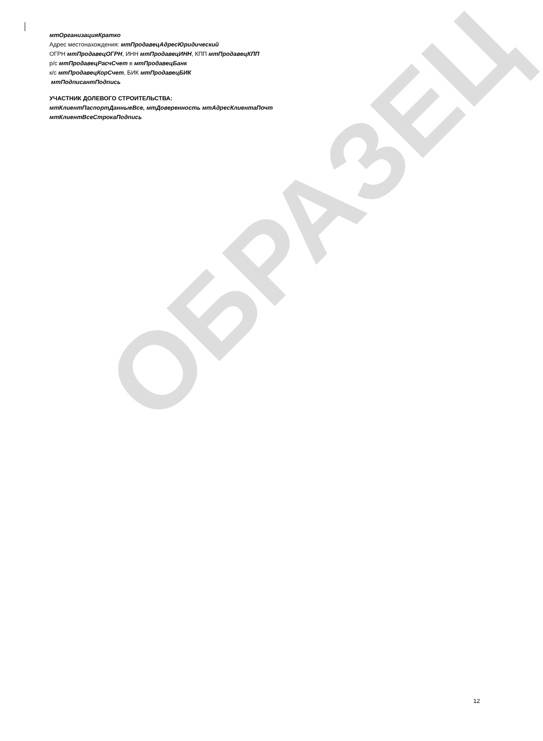ОБРАЗЕЦ
мтОрганизацияКратко
Адрес местонахождения: мтПродавецАдресЮридический
ОГРН мтПродавецОГРН, ИНН мтПродавецИНН, КПП мтПродавецКПП
р/с мтПродавецРасчСчет в мтПродавецБанк
к/с мтПродавецКорСчет, БИК мтПродавецБИК
мтПодписантПодпись
УЧАСТНИК ДОЛЕВОГО СТРОИТЕЛЬСТВА:
мтКлиентПаспортДанныеВсе, мтДоверенность мтАдресКлиентаПочт
мтКлиентВсеСтрокаПодпись
12